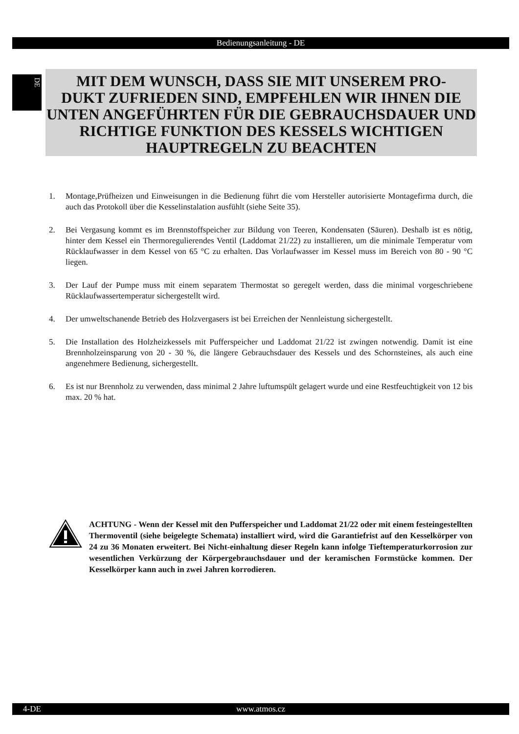Bedienungsanleitung - DE
DE
MIT DEM WUNSCH, DASS SIE MIT UNSEREM PRO-
DUKT ZUFRIEDEN SIND, EMPFEHLEN WIR IHNEN DIE UNTEN ANGEFÜHRTEN FÜR DIE GEBRAUCHSDAUER UND RICHTIGE FUNKTION DES KESSELS WICHTIGEN HAUPTREGELN ZU BEACHTEN
1. Montage,Prüfheizen und Einweisungen in die Bedienung führt die vom Hersteller autorisierte Montagefirma durch, die auch das Protokoll über die Kesselinstalation ausfühlt (siehe Seite 35).
2. Bei Vergasung kommt es im Brennstoffspeicher zur Bildung von Teeren, Kondensaten (Säuren). Deshalb ist es nötig, hinter dem Kessel ein Thermoregulierendes Ventil (Laddomat 21/22) zu installieren, um die minimale Temperatur vom Rücklaufwasser in dem Kessel von 65 °C zu erhalten. Das Vorlaufwasser im Kessel muss im Bereich von 80 - 90 °C liegen.
3. Der Lauf der Pumpe muss mit einem separatem Thermostat so geregelt werden, dass die minimal vorgeschriebene Rücklaufwassertemperatur sichergestellt wird.
4. Der umweltschanende Betrieb des Holzvergasers ist bei Erreichen der Nennleistung sichergestellt.
5. Die Installation des Holzheizkessels mit Pufferspeicher und Laddomat 21/22 ist zwingen notwendig. Damit ist eine Brennholzeinsparung von 20 - 30 %, die längere Gebrauchsdauer des Kessels und des Schornsteines, als auch eine angenehmere Bedienung, sichergestellt.
6. Es ist nur Brennholz zu verwenden, dass minimal 2 Jahre luftumspült gelagert wurde und eine Restfeuchtigkeit von 12 bis max. 20 % hat.
ACHTUNG - Wenn der Kessel mit den Pufferspeicher und Laddomat 21/22 oder mit einem festeingestellten Thermoventil (siehe beigelegte Schemata) installiert wird, wird die Garantiefrist auf den Kesselkörper von 24 zu 36 Monaten erweitert. Bei Nicht-einhaltung dieser Regeln kann infolge Tieftemperaturkorrosion zur wesentlichen Verkürzung der Körpergebrauchsdauer und der keramischen Formstücke kommen. Der Kesselkörper kann auch in zwei Jahren korrodieren.
4-DE www.atmos.cz